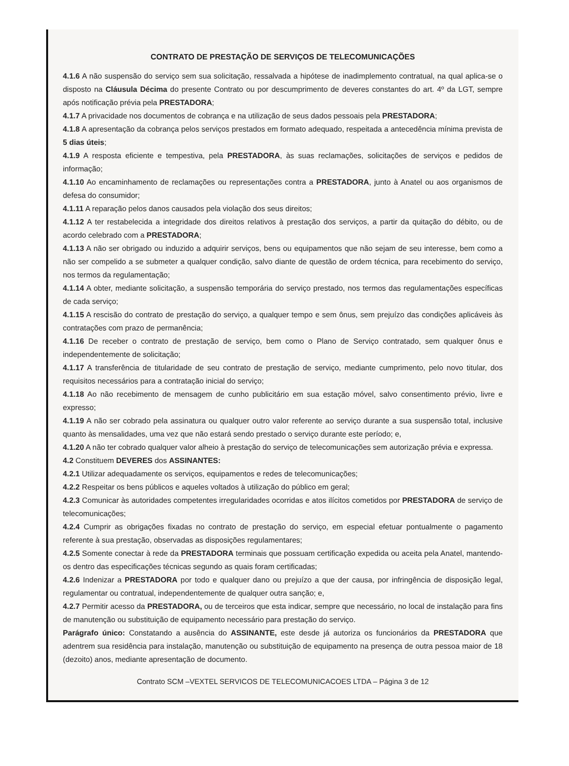CONTRATO DE PRESTAÇÃO DE SERVIÇOS DE TELECOMUNICAÇÕES
4.1.6 A não suspensão do serviço sem sua solicitação, ressalvada a hipótese de inadimplemento contratual, na qual aplica-se o disposto na Cláusula Décima do presente Contrato ou por descumprimento de deveres constantes do art. 4º da LGT, sempre após notificação prévia pela PRESTADORA;
4.1.7 A privacidade nos documentos de cobrança e na utilização de seus dados pessoais pela PRESTADORA;
4.1.8 A apresentação da cobrança pelos serviços prestados em formato adequado, respeitada a antecedência mínima prevista de 5 dias úteis;
4.1.9 A resposta eficiente e tempestiva, pela PRESTADORA, às suas reclamações, solicitações de serviços e pedidos de informação;
4.1.10 Ao encaminhamento de reclamações ou representações contra a PRESTADORA, junto à Anatel ou aos organismos de defesa do consumidor;
4.1.11 A reparação pelos danos causados pela violação dos seus direitos;
4.1.12 A ter restabelecida a integridade dos direitos relativos à prestação dos serviços, a partir da quitação do débito, ou de acordo celebrado com a PRESTADORA;
4.1.13 A não ser obrigado ou induzido a adquirir serviços, bens ou equipamentos que não sejam de seu interesse, bem como a não ser compelido a se submeter a qualquer condição, salvo diante de questão de ordem técnica, para recebimento do serviço, nos termos da regulamentação;
4.1.14 A obter, mediante solicitação, a suspensão temporária do serviço prestado, nos termos das regulamentações específicas de cada serviço;
4.1.15 A rescisão do contrato de prestação do serviço, a qualquer tempo e sem ônus, sem prejuízo das condições aplicáveis às contratações com prazo de permanência;
4.1.16 De receber o contrato de prestação de serviço, bem como o Plano de Serviço contratado, sem qualquer ônus e independentemente de solicitação;
4.1.17 A transferência de titularidade de seu contrato de prestação de serviço, mediante cumprimento, pelo novo titular, dos requisitos necessários para a contratação inicial do serviço;
4.1.18 Ao não recebimento de mensagem de cunho publicitário em sua estação móvel, salvo consentimento prévio, livre e expresso;
4.1.19 A não ser cobrado pela assinatura ou qualquer outro valor referente ao serviço durante a sua suspensão total, inclusive quanto às mensalidades, uma vez que não estará sendo prestado o serviço durante este período; e,
4.1.20 A não ter cobrado qualquer valor alheio à prestação do serviço de telecomunicações sem autorização prévia e expressa.
4.2 Constituem DEVERES dos ASSINANTES:
4.2.1 Utilizar adequadamente os serviços, equipamentos e redes de telecomunicações;
4.2.2 Respeitar os bens públicos e aqueles voltados à utilização do público em geral;
4.2.3 Comunicar às autoridades competentes irregularidades ocorridas e atos ilícitos cometidos por PRESTADORA de serviço de telecomunicações;
4.2.4 Cumprir as obrigações fixadas no contrato de prestação do serviço, em especial efetuar pontualmente o pagamento referente à sua prestação, observadas as disposições regulamentares;
4.2.5 Somente conectar à rede da PRESTADORA terminais que possuam certificação expedida ou aceita pela Anatel, mantendo-os dentro das especificações técnicas segundo as quais foram certificadas;
4.2.6 Indenizar a PRESTADORA por todo e qualquer dano ou prejuízo a que der causa, por infringência de disposição legal, regulamentar ou contratual, independentemente de qualquer outra sanção; e,
4.2.7 Permitir acesso da PRESTADORA, ou de terceiros que esta indicar, sempre que necessário, no local de instalação para fins de manutenção ou substituição de equipamento necessário para prestação do serviço.
Parágrafo único: Constatando a ausência do ASSINANTE, este desde já autoriza os funcionários da PRESTADORA que adentrem sua residência para instalação, manutenção ou substituição de equipamento na presença de outra pessoa maior de 18 (dezoito) anos, mediante apresentação de documento.
Contrato SCM –VEXTEL SERVICOS DE TELECOMUNICACOES LTDA – Página 3 de 12